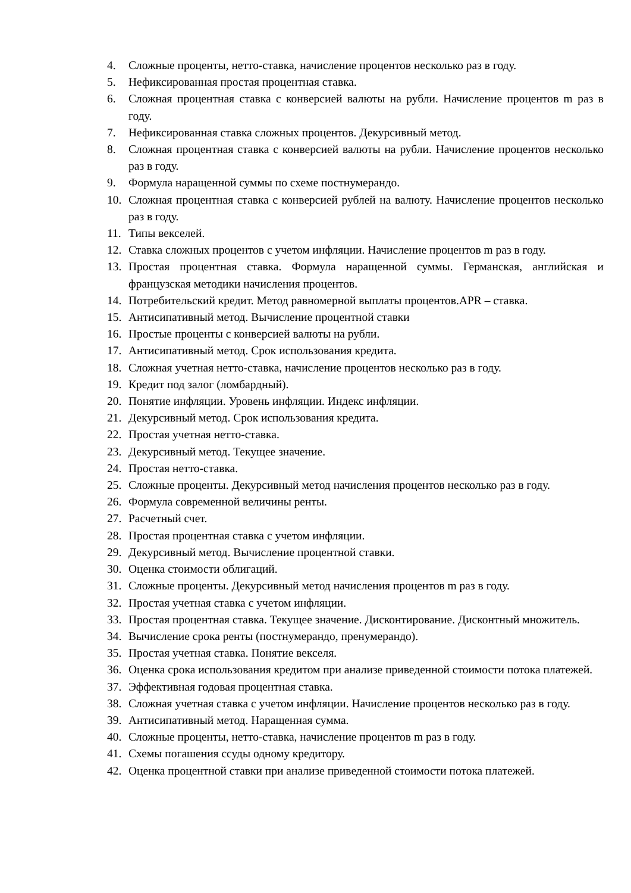4. Сложные проценты, нетто-ставка, начисление процентов несколько раз в году.
5. Нефиксированная простая процентная ставка.
6. Сложная процентная ставка с конверсией валюты на рубли. Начисление процентов m раз в году.
7. Нефиксированная ставка сложных процентов. Декурсивный метод.
8. Сложная процентная ставка с конверсией валюты на рубли. Начисление процентов несколько раз в году.
9. Формула наращенной суммы по схеме постнумерандо.
10. Сложная процентная ставка с конверсией рублей на валюту. Начисление процентов несколько раз в году.
11. Типы векселей.
12. Ставка сложных процентов с учетом инфляции. Начисление процентов m раз в году.
13. Простая процентная ставка. Формула наращенной суммы. Германская, английская и французская методики начисления процентов.
14. Потребительский кредит. Метод равномерной выплаты процентов.APR – ставка.
15. Антисипативный метод. Вычисление процентной ставки
16. Простые проценты с конверсией валюты на рубли.
17. Антисипативный метод. Срок использования кредита.
18. Сложная учетная нетто-ставка, начисление процентов несколько раз в году.
19. Кредит под залог (ломбардный).
20. Понятие инфляции. Уровень инфляции. Индекс инфляции.
21. Декурсивный метод. Срок использования кредита.
22. Простая учетная нетто-ставка.
23. Декурсивный метод. Текущее значение.
24. Простая нетто-ставка.
25. Сложные проценты. Декурсивный метод начисления процентов несколько раз в году.
26. Формула современной величины ренты.
27. Расчетный счет.
28. Простая процентная ставка с учетом инфляции.
29. Декурсивный метод. Вычисление процентной ставки.
30. Оценка стоимости облигаций.
31. Сложные проценты. Декурсивный метод начисления процентов m раз в году.
32. Простая учетная ставка с учетом инфляции.
33. Простая процентная ставка. Текущее значение. Дисконтирование. Дисконтный множитель.
34. Вычисление срока ренты (постнумерандо, пренумерандо).
35. Простая учетная ставка. Понятие векселя.
36. Оценка срока использования кредитом при анализе приведенной стоимости потока платежей.
37. Эффективная годовая процентная ставка.
38. Сложная учетная ставка с учетом инфляции. Начисление процентов несколько раз в году.
39. Антисипативный метод. Наращенная сумма.
40. Сложные проценты, нетто-ставка, начисление процентов m раз в году.
41. Схемы погашения ссуды одному кредитору.
42. Оценка процентной ставки при анализе приведенной стоимости потока платежей.